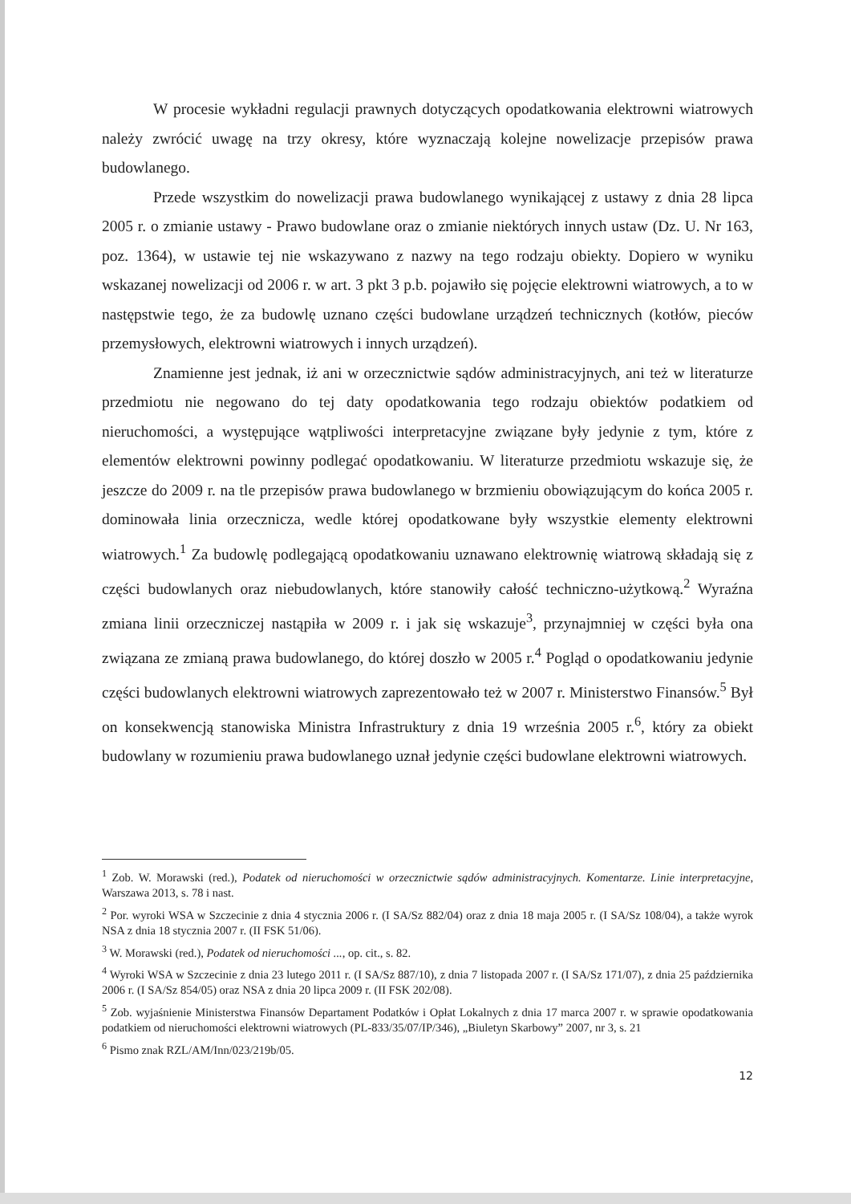W procesie wykładni regulacji prawnych dotyczących opodatkowania elektrowni wiatrowych należy zwrócić uwagę na trzy okresy, które wyznaczają kolejne nowelizacje przepisów prawa budowlanego.
Przede wszystkim do nowelizacji prawa budowlanego wynikającej z ustawy z dnia 28 lipca 2005 r. o zmianie ustawy - Prawo budowlane oraz o zmianie niektórych innych ustaw (Dz. U. Nr 163, poz. 1364), w ustawie tej nie wskazywano z nazwy na tego rodzaju obiekty. Dopiero w wyniku wskazanej nowelizacji od 2006 r. w art. 3 pkt 3 p.b. pojawiło się pojęcie elektrowni wiatrowych, a to w następstwie tego, że za budowlę uznano części budowlane urządzeń technicznych (kotłów, pieców przemysłowych, elektrowni wiatrowych i innych urządzeń).
Znamienne jest jednak, iż ani w orzecznictwie sądów administracyjnych, ani też w literaturze przedmiotu nie negowano do tej daty opodatkowania tego rodzaju obiektów podatkiem od nieruchomości, a występujące wątpliwości interpretacyjne związane były jedynie z tym, które z elementów elektrowni powinny podlegać opodatkowaniu. W literaturze przedmiotu wskazuje się, że jeszcze do 2009 r. na tle przepisów prawa budowlanego w brzmieniu obowiązującym do końca 2005 r. dominowała linia orzecznicza, wedle której opodatkowane były wszystkie elementy elektrowni wiatrowych.<sup>1</sup> Za budowlę podlegającą opodatkowaniu uznawano elektrownię wiatrową składają się z części budowlanych oraz niebudowlanych, które stanowiły całość techniczno-użytkową.<sup>2</sup> Wyraźna zmiana linii orzeczniczej nastąpiła w 2009 r. i jak się wskazuje<sup>3</sup>, przynajmniej w części była ona związana ze zmianą prawa budowlanego, do której doszło w 2005 r.<sup>4</sup> Pogląd o opodatkowaniu jedynie części budowlanych elektrowni wiatrowych zaprezentowało też w 2007 r. Ministerstwo Finansów.<sup>5</sup> Był on konsekwencją stanowiska Ministra Infrastruktury z dnia 19 września 2005 r.<sup>6</sup>, który za obiekt budowlany w rozumieniu prawa budowlanego uznał jedynie części budowlane elektrowni wiatrowych.
<sup>1</sup> Zob. W. Morawski (red.), Podatek od nieruchomości w orzecznictwie sądów administracyjnych. Komentarze. Linie interpretacyjne, Warszawa 2013, s. 78 i nast.
<sup>2</sup> Por. wyroki WSA w Szczecinie z dnia 4 stycznia 2006 r. (I SA/Sz 882/04) oraz z dnia 18 maja 2005 r. (I SA/Sz 108/04), a także wyrok NSA z dnia 18 stycznia 2007 r. (II FSK 51/06).
<sup>3</sup> W. Morawski (red.), Podatek od nieruchomości ..., op. cit., s. 82.
<sup>4</sup> Wyroki WSA w Szczecinie z dnia 23 lutego 2011 r. (I SA/Sz 887/10), z dnia 7 listopada 2007 r. (I SA/Sz 171/07), z dnia 25 października 2006 r. (I SA/Sz 854/05) oraz NSA z dnia 20 lipca 2009 r. (II FSK 202/08).
<sup>5</sup> Zob. wyjaśnienie Ministerstwa Finansów Departament Podatków i Opłat Lokalnych z dnia 17 marca 2007 r. w sprawie opodatkowania podatkiem od nieruchomości elektrowni wiatrowych (PL-833/35/07/IP/346), „Biuletyn Skarbowy” 2007, nr 3, s. 21
<sup>6</sup> Pismo znak RZL/AM/Inn/023/219b/05.
12